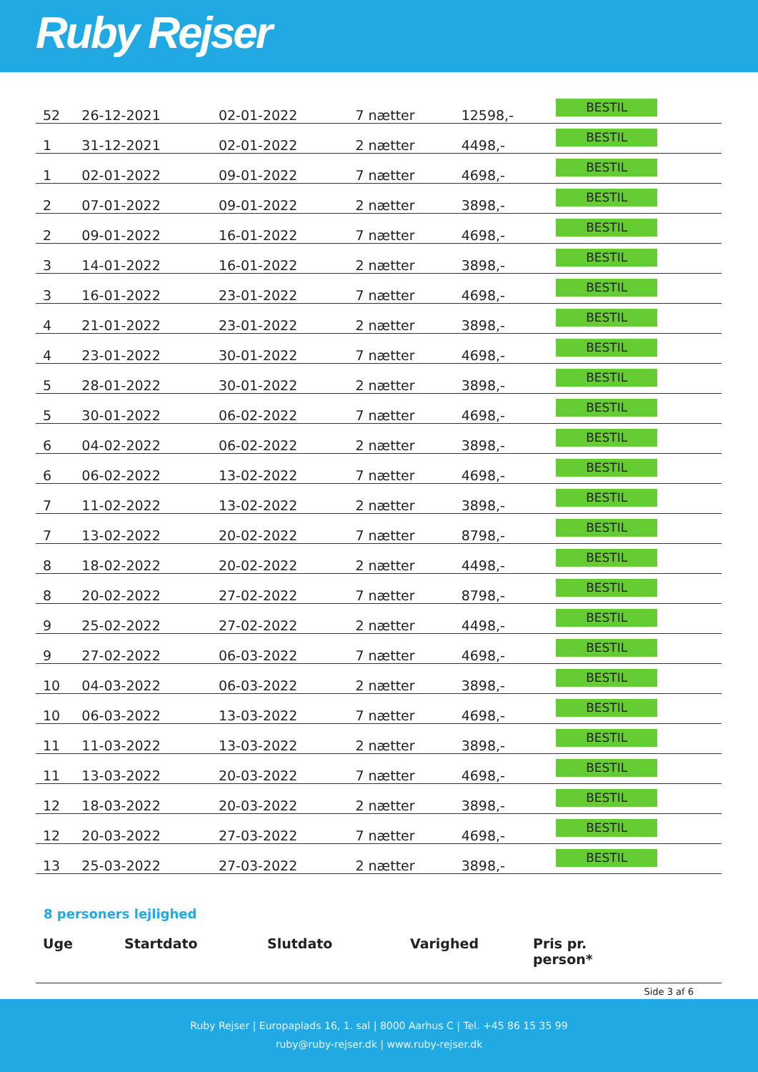Ruby Rejser
| 52 | 26-12-2021 | 02-01-2022 | 7 nætter | 12598,- | BESTIL |
| 1 | 31-12-2021 | 02-01-2022 | 2 nætter | 4498,- | BESTIL |
| 1 | 02-01-2022 | 09-01-2022 | 7 nætter | 4698,- | BESTIL |
| 2 | 07-01-2022 | 09-01-2022 | 2 nætter | 3898,- | BESTIL |
| 2 | 09-01-2022 | 16-01-2022 | 7 nætter | 4698,- | BESTIL |
| 3 | 14-01-2022 | 16-01-2022 | 2 nætter | 3898,- | BESTIL |
| 3 | 16-01-2022 | 23-01-2022 | 7 nætter | 4698,- | BESTIL |
| 4 | 21-01-2022 | 23-01-2022 | 2 nætter | 3898,- | BESTIL |
| 4 | 23-01-2022 | 30-01-2022 | 7 nætter | 4698,- | BESTIL |
| 5 | 28-01-2022 | 30-01-2022 | 2 nætter | 3898,- | BESTIL |
| 5 | 30-01-2022 | 06-02-2022 | 7 nætter | 4698,- | BESTIL |
| 6 | 04-02-2022 | 06-02-2022 | 2 nætter | 3898,- | BESTIL |
| 6 | 06-02-2022 | 13-02-2022 | 7 nætter | 4698,- | BESTIL |
| 7 | 11-02-2022 | 13-02-2022 | 2 nætter | 3898,- | BESTIL |
| 7 | 13-02-2022 | 20-02-2022 | 7 nætter | 8798,- | BESTIL |
| 8 | 18-02-2022 | 20-02-2022 | 2 nætter | 4498,- | BESTIL |
| 8 | 20-02-2022 | 27-02-2022 | 7 nætter | 8798,- | BESTIL |
| 9 | 25-02-2022 | 27-02-2022 | 2 nætter | 4498,- | BESTIL |
| 9 | 27-02-2022 | 06-03-2022 | 7 nætter | 4698,- | BESTIL |
| 10 | 04-03-2022 | 06-03-2022 | 2 nætter | 3898,- | BESTIL |
| 10 | 06-03-2022 | 13-03-2022 | 7 nætter | 4698,- | BESTIL |
| 11 | 11-03-2022 | 13-03-2022 | 2 nætter | 3898,- | BESTIL |
| 11 | 13-03-2022 | 20-03-2022 | 7 nætter | 4698,- | BESTIL |
| 12 | 18-03-2022 | 20-03-2022 | 2 nætter | 3898,- | BESTIL |
| 12 | 20-03-2022 | 27-03-2022 | 7 nætter | 4698,- | BESTIL |
| 13 | 25-03-2022 | 27-03-2022 | 2 nætter | 3898,- | BESTIL |
8 personers lejlighed
| Uge | Startdato | Slutdato | Varighed | Pris pr. person* | |
| --- | --- | --- | --- | --- | --- |
Side 3 af 6
Ruby Rejser | Europaplads 16, 1. sal | 8000 Aarhus C | Tel. +45 86 15 35 99
ruby@ruby-rejser.dk | www.ruby-rejser.dk